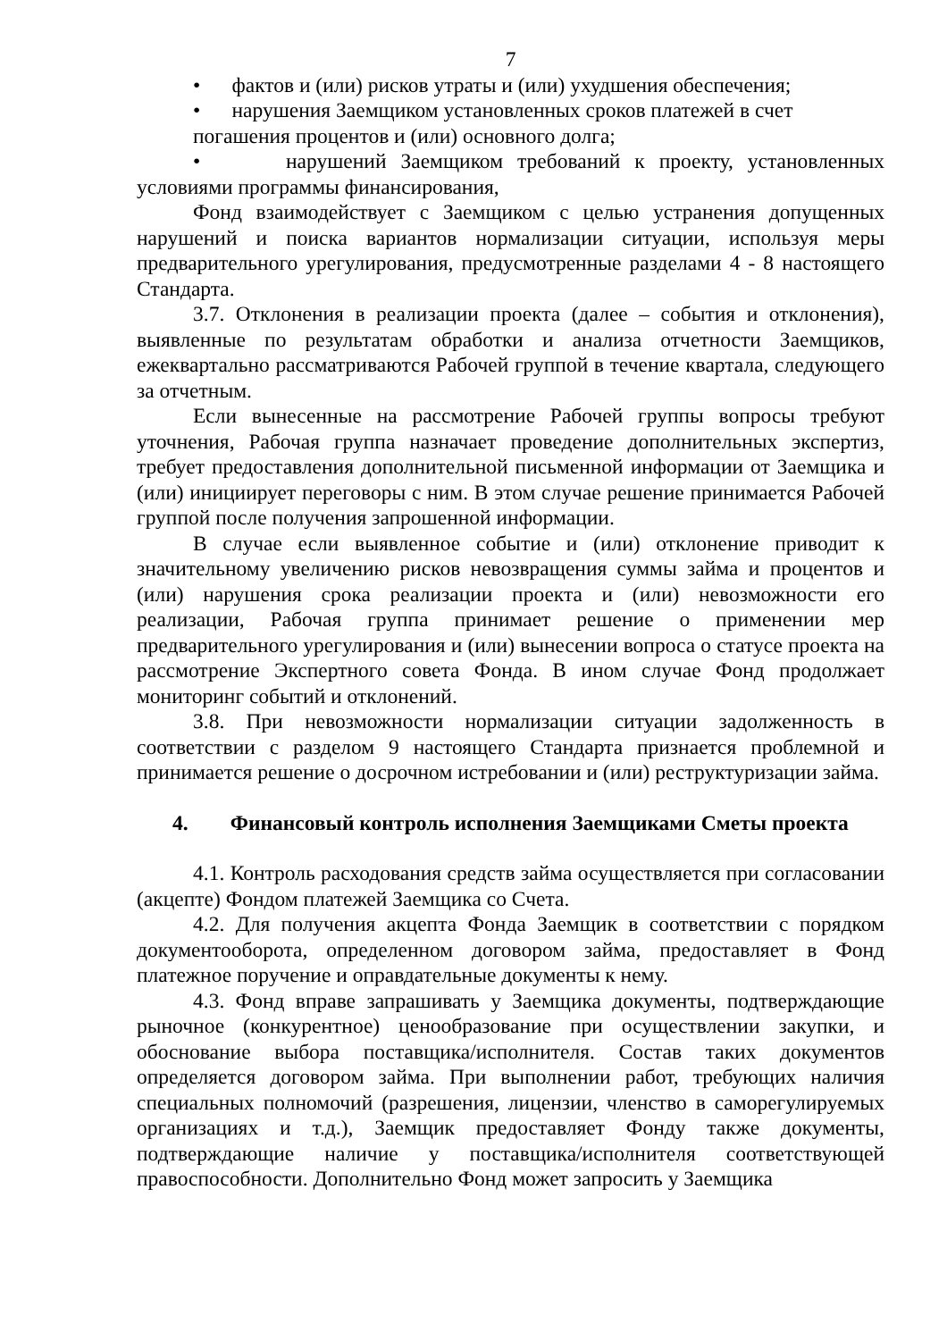7
• фактов и (или) рисков утраты и (или) ухудшения обеспечения;
• нарушения Заемщиком установленных сроков платежей в счет погашения процентов и (или) основного долга;
• нарушений Заемщиком требований к проекту, установленных условиями программы финансирования,
Фонд взаимодействует с Заемщиком с целью устранения допущенных нарушений и поиска вариантов нормализации ситуации, используя меры предварительного урегулирования, предусмотренные разделами 4 - 8 настоящего Стандарта.
3.7. Отклонения в реализации проекта (далее – события и отклонения), выявленные по результатам обработки и анализа отчетности Заемщиков, ежеквартально рассматриваются Рабочей группой в течение квартала, следующего за отчетным.
Если вынесенные на рассмотрение Рабочей группы вопросы требуют уточнения, Рабочая группа назначает проведение дополнительных экспертиз, требует предоставления дополнительной письменной информации от Заемщика и (или) инициирует переговоры с ним. В этом случае решение принимается Рабочей группой после получения запрошенной информации.
В случае если выявленное событие и (или) отклонение приводит к значительному увеличению рисков невозвращения суммы займа и процентов и (или) нарушения срока реализации проекта и (или) невозможности его реализации, Рабочая группа принимает решение о применении мер предварительного урегулирования и (или) вынесении вопроса о статусе проекта на рассмотрение Экспертного совета Фонда. В ином случае Фонд продолжает мониторинг событий и отклонений.
3.8. При невозможности нормализации ситуации задолженность в соответствии с разделом 9 настоящего Стандарта признается проблемной и принимается решение о досрочном истребовании и (или) реструктуризации займа.
4. Финансовый контроль исполнения Заемщиками Сметы проекта
4.1. Контроль расходования средств займа осуществляется при согласовании (акцепте) Фондом платежей Заемщика со Счета.
4.2. Для получения акцепта Фонда Заемщик в соответствии с порядком документооборота, определенном договором займа, предоставляет в Фонд платежное поручение и оправдательные документы к нему.
4.3. Фонд вправе запрашивать у Заемщика документы, подтверждающие рыночное (конкурентное) ценообразование при осуществлении закупки, и обоснование выбора поставщика/исполнителя. Состав таких документов определяется договором займа. При выполнении работ, требующих наличия специальных полномочий (разрешения, лицензии, членство в саморегулируемых организациях и т.д.), Заемщик предоставляет Фонду также документы, подтверждающие наличие у поставщика/исполнителя соответствующей правоспособности. Дополнительно Фонд может запросить у Заемщика